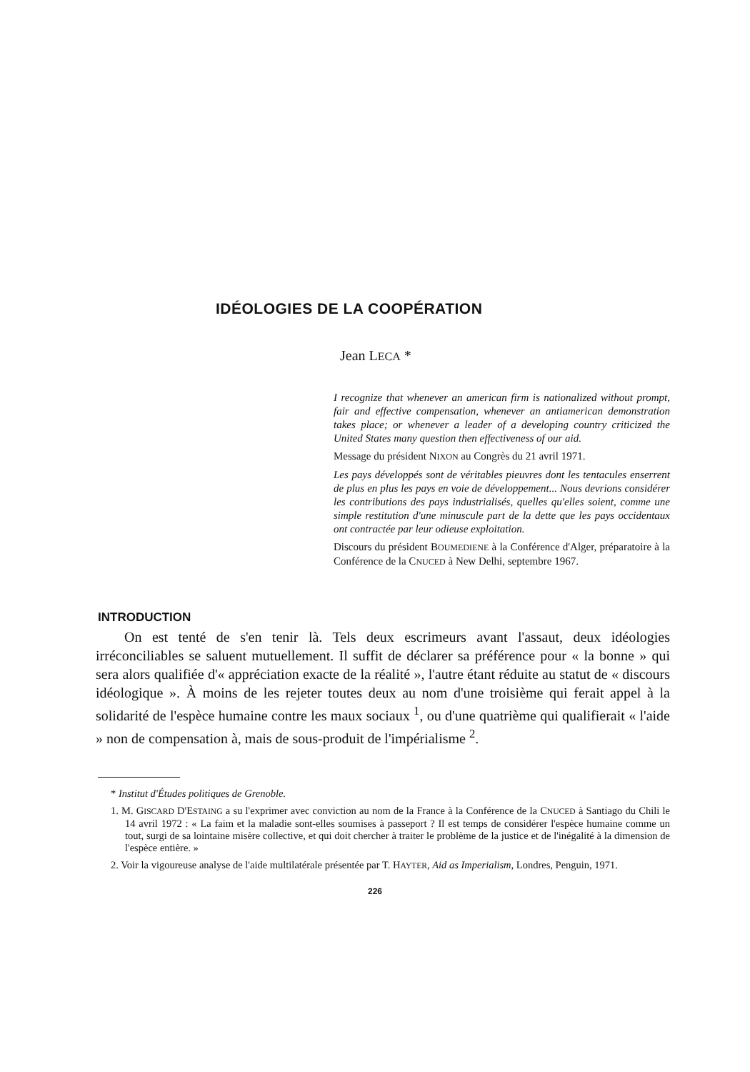IDÉOLOGIES DE LA COOPÉRATION
Jean LECA *
I recognize that whenever an american firm is nationalized without prompt, fair and effective compensation, whenever an antiamerican demonstration takes place; or whenever a leader of a developing country criticized the United States many question then effectiveness of our aid.
Message du président NIXON au Congrès du 21 avril 1971.
Les pays développés sont de véritables pieuvres dont les tentacules enserrent de plus en plus les pays en voie de développement... Nous devrions considérer les contributions des pays industrialisés, quelles qu'elles soient, comme une simple restitution d'une minuscule part de la dette que les pays occidentaux ont contractée par leur odieuse exploitation.
Discours du président BOUMEDIENE à la Conférence d'Alger, préparatoire à la Conférence de la CNUCED à New Delhi, septembre 1967.
INTRODUCTION
On est tenté de s'en tenir là. Tels deux escrimeurs avant l'assaut, deux idéologies irréconciliables se saluent mutuellement. Il suffit de déclarer sa préférence pour « la bonne » qui sera alors qualifiée d'« appréciation exacte de la réalité », l'autre étant réduite au statut de « discours idéologique ». À moins de les rejeter toutes deux au nom d'une troisième qui ferait appel à la solidarité de l'espèce humaine contre les maux sociaux <sup>1</sup>, ou d'une quatrième qui qualifierait « l'aide » non de compensation à, mais de sous-produit de l'impérialisme <sup>2</sup>.
* Institut d'Études politiques de Grenoble.
1. M. GISCARD D'ESTAING a su l'exprimer avec conviction au nom de la France à la Conférence de la CNUCED à Santiago du Chili le 14 avril 1972 : « La faim et la maladie sont-elles soumises à passeport ? Il est temps de considérer l'espèce humaine comme un tout, surgi de sa lointaine misère collective, et qui doit chercher à traiter le problème de la justice et de l'inégalité à la dimension de l'espèce entière. »
2. Voir la vigoureuse analyse de l'aide multilatérale présentée par T. HAYTER, Aid as Imperialism, Londres, Penguin, 1971.
226